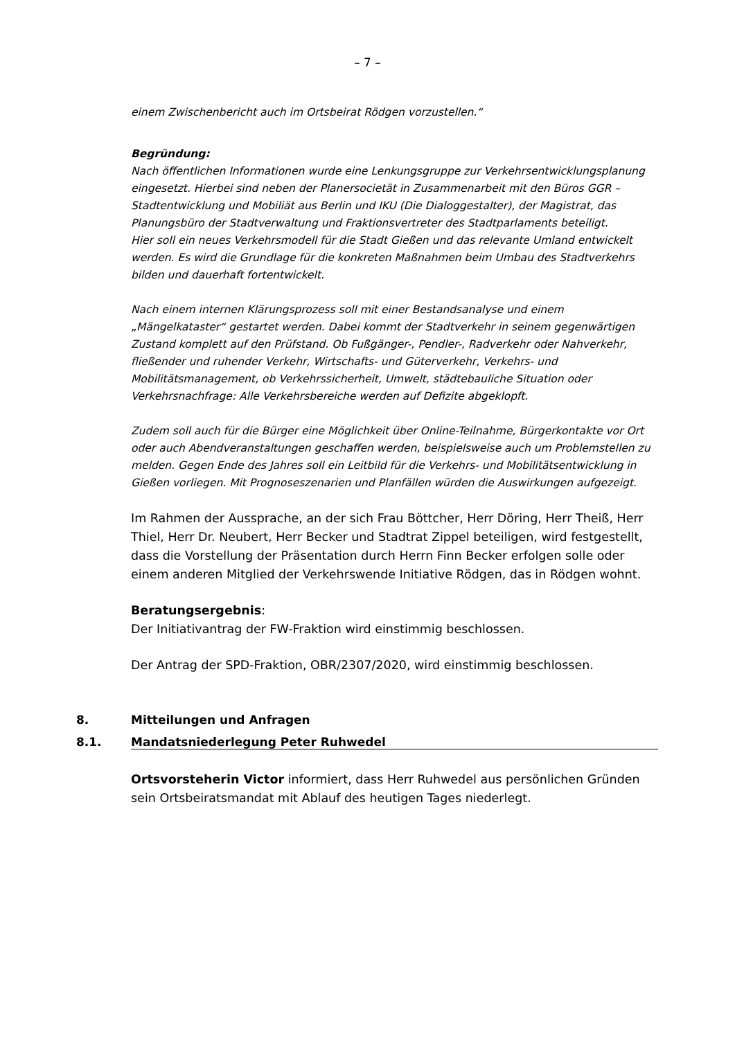– 7 –
einem Zwischenbericht auch im Ortsbeirat Rödgen vorzustellen.“
Begründung:
Nach öffentlichen Informationen wurde eine Lenkungsgruppe zur Verkehrsentwicklungsplanung eingesetzt. Hierbei sind neben der Planersocietät in Zusammenarbeit mit den Büros GGR – Stadtentwicklung und Mobiliät aus Berlin und IKU (Die Dialoggestalter), der Magistrat, das Planungsbüro der Stadtverwaltung und Fraktionsvertreter des Stadtparlaments beteiligt.
Hier soll ein neues Verkehrsmodell für die Stadt Gießen und das relevante Umland entwickelt werden. Es wird die Grundlage für die konkreten Maßnahmen beim Umbau des Stadtverkehrs bilden und dauerhaft fortentwickelt.
Nach einem internen Klärungsprozess soll mit einer Bestandsanalyse und einem „Mängelkataster“ gestartet werden. Dabei kommt der Stadtverkehr in seinem gegenwärtigen Zustand komplett auf den Prüfstand. Ob Fußgänger-, Pendler-, Radverkehr oder Nahverkehr, fließender und ruhender Verkehr, Wirtschafts- und Güterverkehr, Verkehrs- und Mobilitätsmanagement, ob Verkehrssicherheit, Umwelt, städtebauliche Situation oder Verkehrsnachfrage: Alle Verkehrsbereiche werden auf Defizite abgeklopft.
Zudem soll auch für die Bürger eine Möglichkeit über Online-Teilnahme, Bürgerkontakte vor Ort oder auch Abendveranstaltungen geschaffen werden, beispielsweise auch um Problemstellen zu melden. Gegen Ende des Jahres soll ein Leitbild für die Verkehrs- und Mobilitätsentwicklung in Gießen vorliegen. Mit Prognoseszenarien und Planfällen würden die Auswirkungen aufgezeigt.
Im Rahmen der Aussprache, an der sich Frau Böttcher, Herr Döring, Herr Theiß, Herr Thiel, Herr Dr. Neubert, Herr Becker und Stadtrat Zippel beteiligen, wird festgestellt, dass die Vorstellung der Präsentation durch Herrn Finn Becker erfolgen solle oder einem anderen Mitglied der Verkehrswende Initiative Rödgen, das in Rödgen wohnt.
Beratungsergebnis:
Der Initiativantrag der FW-Fraktion wird einstimmig beschlossen.
Der Antrag der SPD-Fraktion, OBR/2307/2020, wird einstimmig beschlossen.
8. Mitteilungen und Anfragen
8.1. Mandatsniederlegung Peter Ruhwedel
Ortsvorsteherin Victor informiert, dass Herr Ruhwedel aus persönlichen Gründen sein Ortsbeiratsmandat mit Ablauf des heutigen Tages niederlegt.